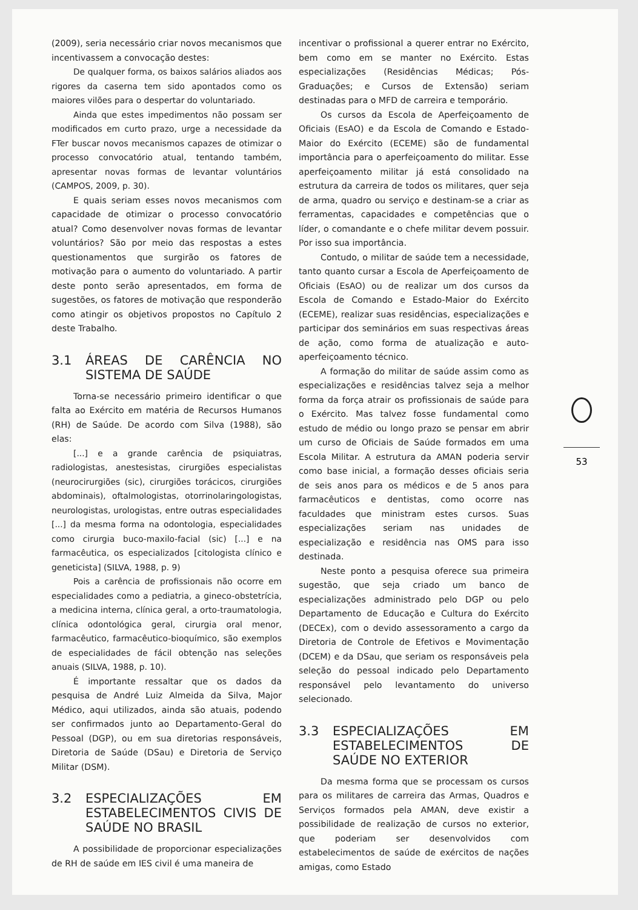(2009), seria necessário criar novos mecanismos que incentivassem a convocação destes:
De qualquer forma, os baixos salários aliados aos rigores da caserna tem sido apontados como os maiores vilões para o despertar do voluntariado.
Ainda que estes impedimentos não possam ser modificados em curto prazo, urge a necessidade da FTer buscar novos mecanismos capazes de otimizar o processo convocatório atual, tentando também, apresentar novas formas de levantar voluntários (CAMPOS, 2009, p. 30).
E quais seriam esses novos mecanismos com capacidade de otimizar o processo convocatório atual? Como desenvolver novas formas de levantar voluntários? São por meio das respostas a estes questionamentos que surgirão os fatores de motivação para o aumento do voluntariado. A partir deste ponto serão apresentados, em forma de sugestões, os fatores de motivação que responderão como atingir os objetivos propostos no Capítulo 2 deste Trabalho.
3.1 ÁREAS DE CARÊNCIA NO SISTEMA DE SAÚDE
Torna-se necessário primeiro identificar o que falta ao Exército em matéria de Recursos Humanos (RH) de Saúde. De acordo com Silva (1988), são elas:
[...] e a grande carência de psiquiatras, radiologistas, anestesistas, cirurgiões especialistas (neurocirurgiões (sic), cirurgiões torácicos, cirurgiões abdominais), oftalmologistas, otorrinolaringologistas, neurologistas, urologistas, entre outras especialidades [...] da mesma forma na odontologia, especialidades como cirurgia buco-maxilo-facial (sic) [...] e na farmacêutica, os especializados [citologista clínico e geneticista] (SILVA, 1988, p. 9)
Pois a carência de profissionais não ocorre em especialidades como a pediatria, a gineco-obstetrícia, a medicina interna, clínica geral, a orto-traumatologia, clínica odontológica geral, cirurgia oral menor, farmacêutico, farmacêutico-bioquímico, são exemplos de especialidades de fácil obtenção nas seleções anuais (SILVA, 1988, p. 10).
É importante ressaltar que os dados da pesquisa de André Luiz Almeida da Silva, Major Médico, aqui utilizados, ainda são atuais, podendo ser confirmados junto ao Departamento-Geral do Pessoal (DGP), ou em sua diretorias responsáveis, Diretoria de Saúde (DSau) e Diretoria de Serviço Militar (DSM).
3.2 ESPECIALIZAÇÕES EM ESTABELECIMENTOS CIVIS DE SAÚDE NO BRASIL
A possibilidade de proporcionar especializações de RH de saúde em IES civil é uma maneira de
incentivar o profissional a querer entrar no Exército, bem como em se manter no Exército. Estas especializações (Residências Médicas; Pós-Graduações; e Cursos de Extensão) seriam destinadas para o MFD de carreira e temporário.
Os cursos da Escola de Aperfeiçoamento de Oficiais (EsAO) e da Escola de Comando e Estado-Maior do Exército (ECEME) são de fundamental importância para o aperfeiçoamento do militar. Esse aperfeiçoamento militar já está consolidado na estrutura da carreira de todos os militares, quer seja de arma, quadro ou serviço e destinam-se a criar as ferramentas, capacidades e competências que o líder, o comandante e o chefe militar devem possuir. Por isso sua importância.
Contudo, o militar de saúde tem a necessidade, tanto quanto cursar a Escola de Aperfeiçoamento de Oficiais (EsAO) ou de realizar um dos cursos da Escola de Comando e Estado-Maior do Exército (ECEME), realizar suas residências, especializações e participar dos seminários em suas respectivas áreas de ação, como forma de atualização e auto-aperfeiçoamento técnico.
A formação do militar de saúde assim como as especializações e residências talvez seja a melhor forma da força atrair os profissionais de saúde para o Exército. Mas talvez fosse fundamental como estudo de médio ou longo prazo se pensar em abrir um curso de Oficiais de Saúde formados em uma Escola Militar. A estrutura da AMAN poderia servir como base inicial, a formação desses oficiais seria de seis anos para os médicos e de 5 anos para farmacêuticos e dentistas, como ocorre nas faculdades que ministram estes cursos. Suas especializações seriam nas unidades de especialização e residência nas OMS para isso destinada.
Neste ponto a pesquisa oferece sua primeira sugestão, que seja criado um banco de especializações administrado pelo DGP ou pelo Departamento de Educação e Cultura do Exército (DECEx), com o devido assessoramento a cargo da Diretoria de Controle de Efetivos e Movimentação (DCEM) e da DSau, que seriam os responsáveis pela seleção do pessoal indicado pelo Departamento responsável pelo levantamento do universo selecionado.
3.3 ESPECIALIZAÇÕES EM ESTABELECIMENTOS DE SAÚDE NO EXTERIOR
Da mesma forma que se processam os cursos para os militares de carreira das Armas, Quadros e Serviços formados pela AMAN, deve existir a possibilidade de realização de cursos no exterior, que poderiam ser desenvolvidos com estabelecimentos de saúde de exércitos de nações amigas, como Estado
53